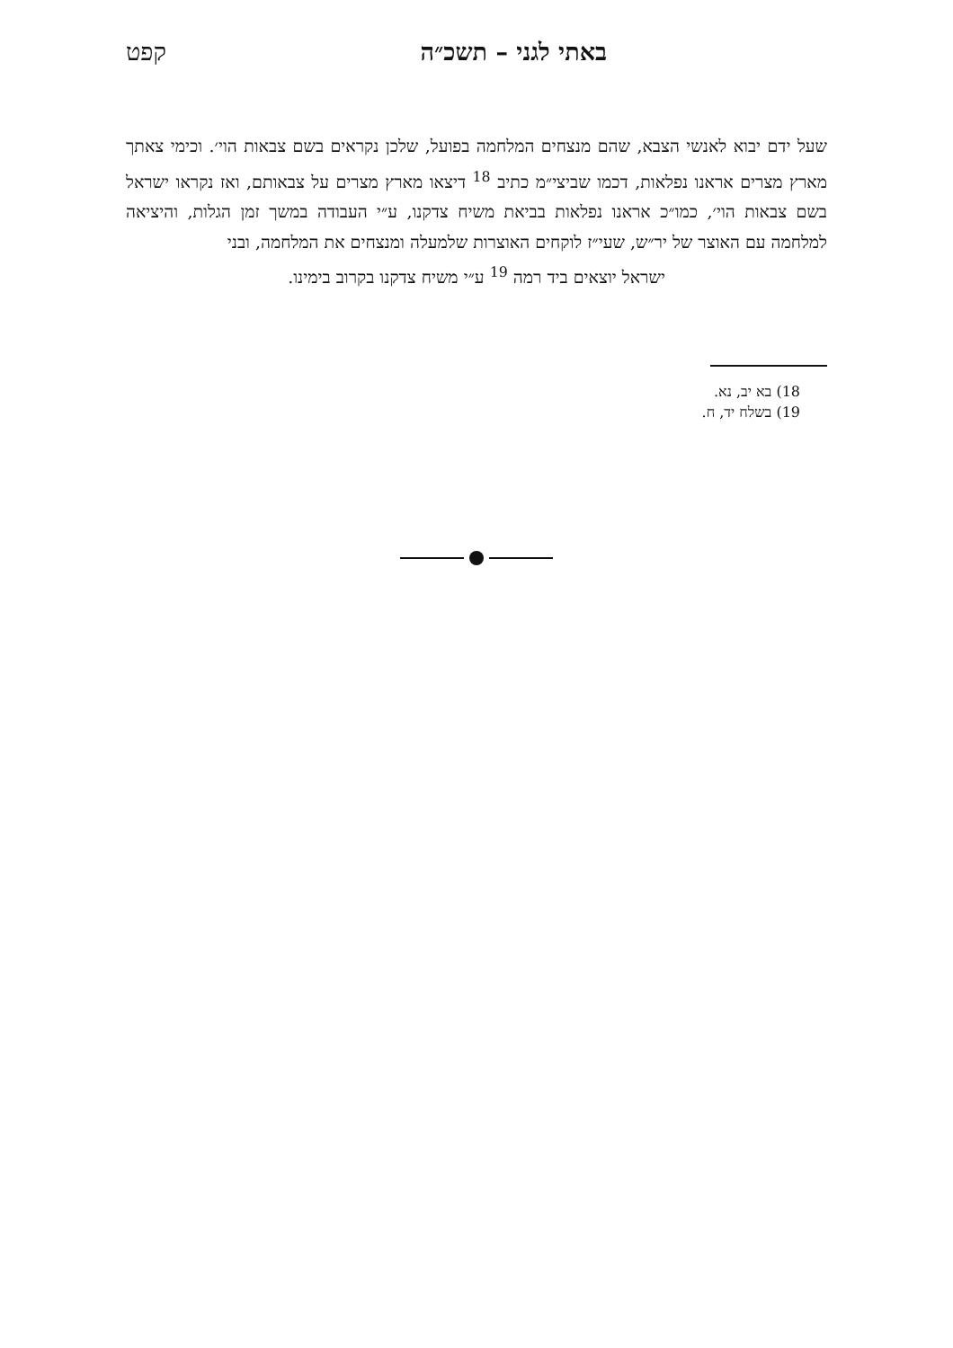באתי לגני – תשכ״ה קפט
שעל ידם יבוא לאנשי הצבא, שהם מנצחים המלחמה בפועל, שלכן נקראים בשם צבאות הוי׳. וכימי צאתך מארץ מצרים אראנו נפלאות, דכמו שביצי״מ כתיב <sup>18</sup> דיצאו מארץ מצרים על צבאותם, ואז נקראו ישראל בשם צבאות הוי׳, כמו״כ אראנו נפלאות בביאת משיח צדקנו, ע״י העבודה במשך זמן הגלות, והיציאה למלחמה עם האוצר של יר״ש, שעי״ז לוקחים האוצרות שלמעלה ומנצחים את המלחמה, ובני
ישראל יוצאים ביד רמה <sup>19</sup> ע״י משיח צדקנו בקרוב בימינו.
18) בא יב, נא.
19) בשלח יד, ח.